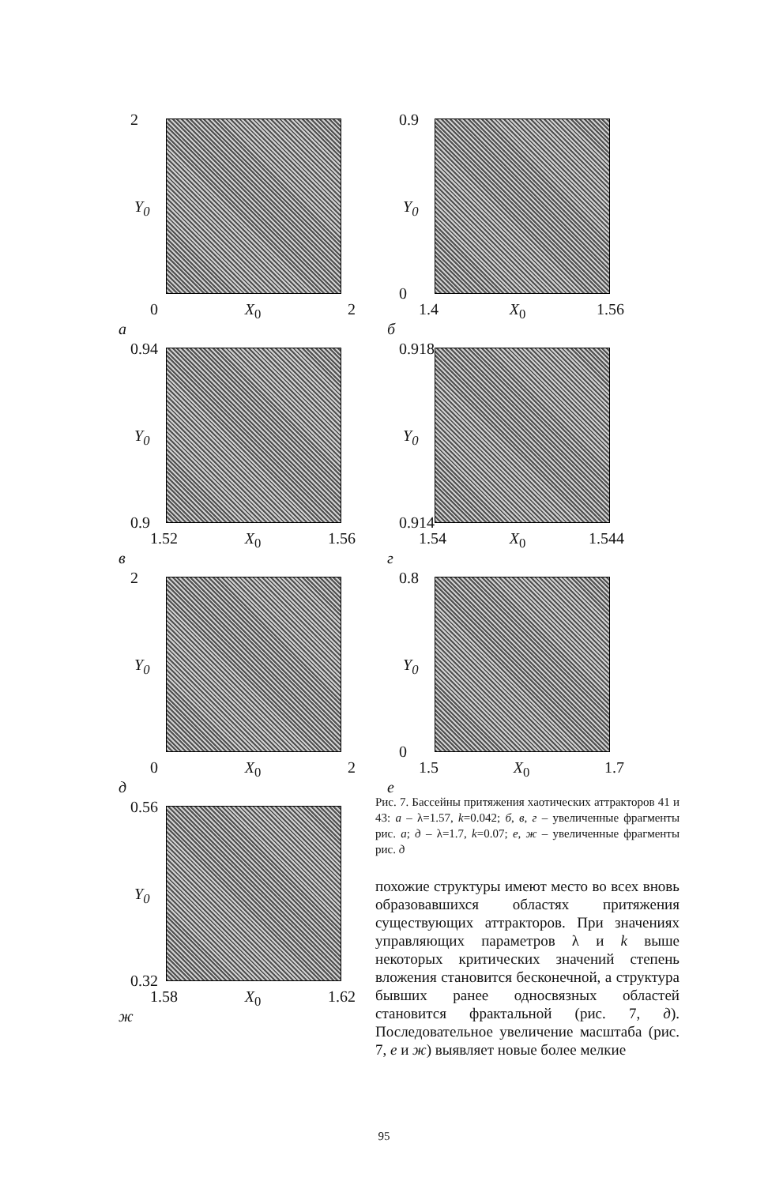2
Y<sub>0</sub>
0 X<sub>0</sub> 2
а
0.9
Y<sub>0</sub>
0
1.4 X<sub>0</sub> 1.56
б
0.94
Y<sub>0</sub>
0.9
1.52 X<sub>0</sub> 1.56
в
0.918
Y<sub>0</sub>
0.914
1.54 X<sub>0</sub> 1.544
г
2
Y<sub>0</sub>
0 X<sub>0</sub> 2
д
0.8
Y<sub>0</sub>
0
1.5 X<sub>0</sub> 1.7
е
0.56
Y<sub>0</sub>
0.32
1.58 X<sub>0</sub> 1.62
ж
Рис. 7. Бассейны притяжения хаотических аттракторов 41 и 43: а – λ=1.57, k=0.042; б, в, г – увеличенные фрагменты рис. а; д – λ=1.7, k=0.07; е, ж – увеличенные фрагменты рис. д
похожие структуры имеют место во всех вновь образовавшихся областях притяжения существующих аттракторов. При значениях управляющих параметров λ и k выше некоторых критических значений степень вложения становится бесконечной, а структура бывших ранее односвязных областей становится фрактальной (рис. 7, д). Последовательное увеличение масштаба (рис. 7, е и ж) выявляет новые более мелкие
95